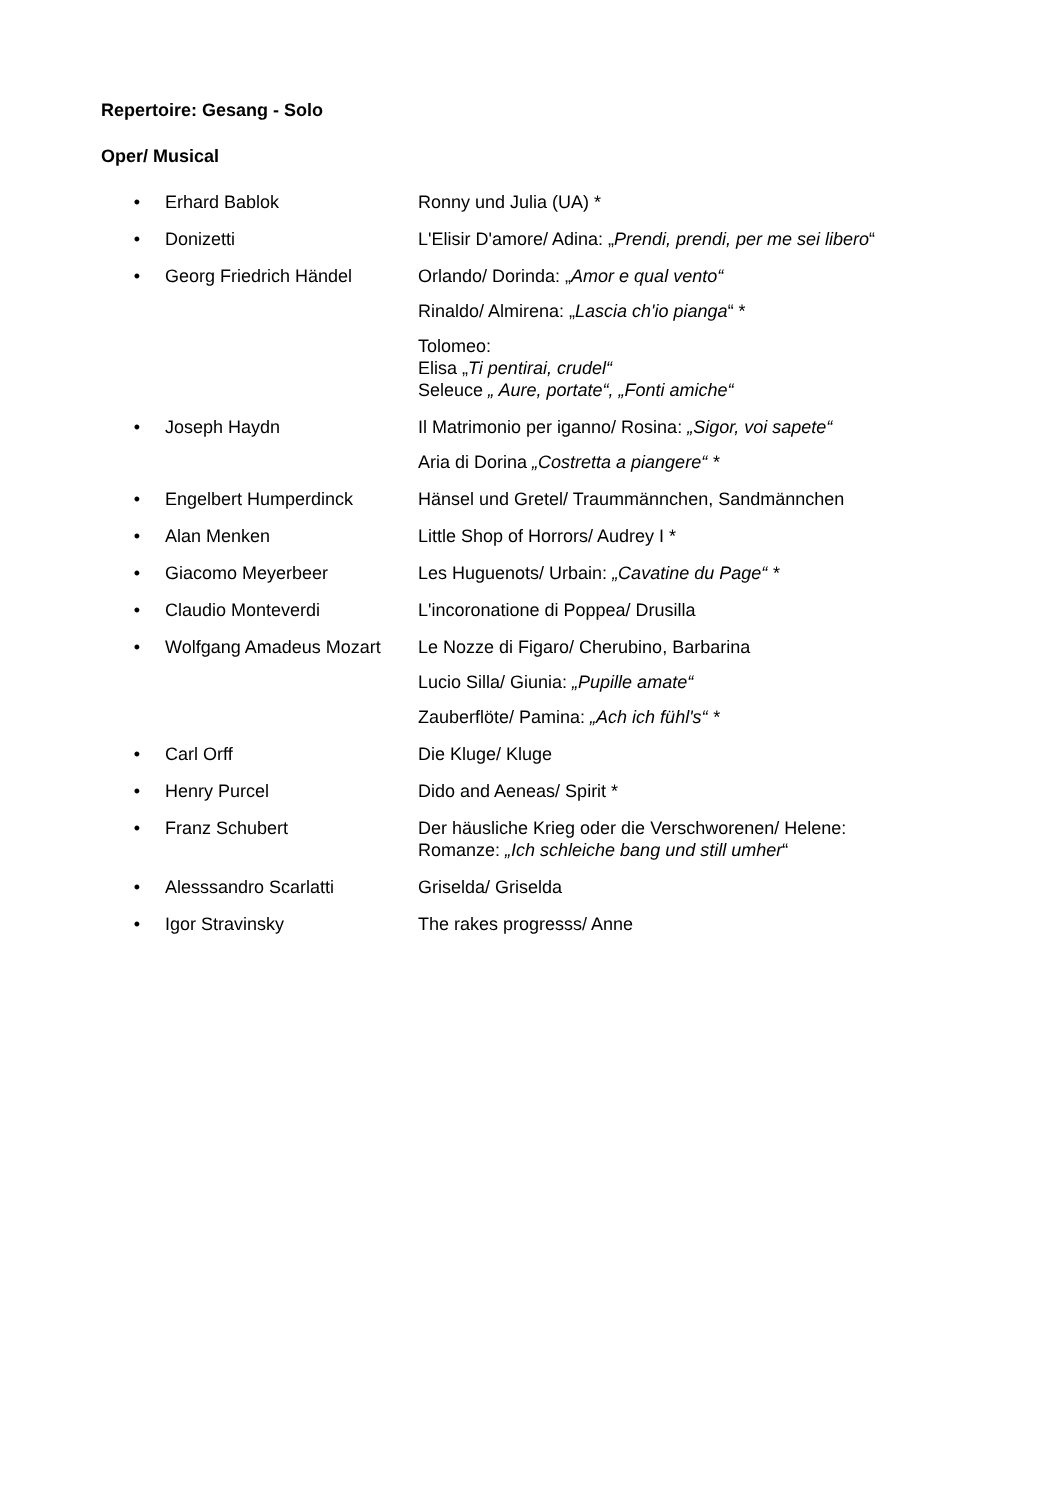Repertoire: Gesang - Solo
Oper/ Musical
• Erhard Bablok Ronny und Julia (UA) *
• Donizetti L'Elisir D'amore/ Adina: „Prendi, prendi, per me sei libero“
• Georg Friedrich Händel Orlando/ Dorinda: „Amor e qual vento“
Rinaldo/ Almirena: „Lascia ch'io pianga“ *
Tolomeo:
Elisa „Ti pentirai, crudel“
Seleuce „ Aure, portate“, „Fonti amiche“
• Joseph Haydn Il Matrimonio per iganno/ Rosina: „Sigor, voi sapete“
Aria di Dorina „Costretta a piangere“ *
• Engelbert Humperdinck Hänsel und Gretel/ Traummännchen, Sandmännchen
• Alan Menken Little Shop of Horrors/ Audrey I *
• Giacomo Meyerbeer Les Huguenots/ Urbain: „Cavatine du Page“ *
• Claudio Monteverdi L'incoronatione di Poppea/ Drusilla
• Wolfgang Amadeus Mozart Le Nozze di Figaro/ Cherubino, Barbarina
Lucio Silla/ Giunia: „Pupille amate“
Zauberflöte/ Pamina: „Ach ich fühl's“ *
• Carl Orff Die Kluge/ Kluge
• Henry Purcel Dido and Aeneas/ Spirit *
• Franz Schubert Der häusliche Krieg oder die Verschworenen/ Helene:
Romanze: „Ich schleiche bang und still umher“
• Alesssandro Scarlatti Griselda/ Griselda
• Igor Stravinsky The rakes progresss/ Anne